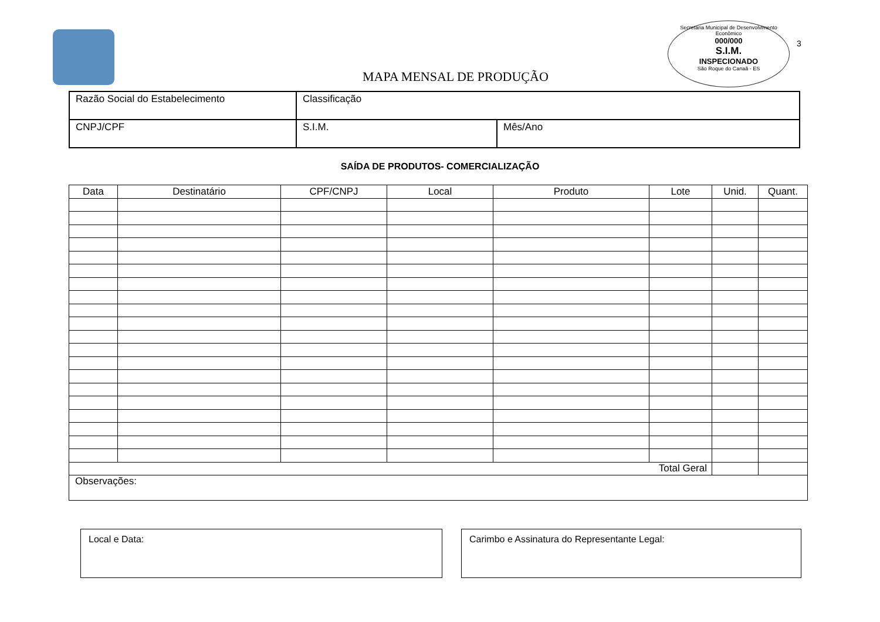MAPA MENSAL DE PRODUÇÃO
Secretaria Municipal de Desenvolvimento Econômico
000/000
S.I.M.
INSPECIONADO
São Roque do Canaã - ES
3
| Razão Social do Estabelecimento | Classificação | |
| CNPJ/CPF | S.I.M. | Mês/Ano |
SAÍDA DE PRODUTOS- COMERCIALIZAÇÃO
| Data | Destinatário | CPF/CNPJ | Local | Produto | Lote | Unid. | Quant. |
| --- | --- | --- | --- | --- | --- | --- | --- |
| Total Geral | | | | | | | |
| Observações: | | | | | | | |
Local e Data: Carimbo e Assinatura do Representante Legal: